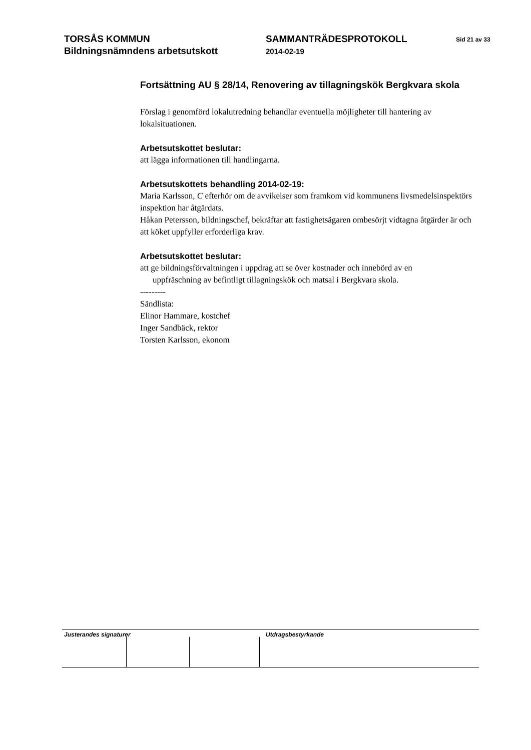TORSÅS KOMMUN
Bildningsnämndens arbetsutskott
SAMMANTRÄDESPROTOKOLL
2014-02-19
Sid 21 av 33
Fortsättning AU § 28/14, Renovering av tillagningskök Bergkvara skola
Förslag i genomförd lokalutredning behandlar eventuella möjligheter till hantering av lokalsituationen.
Arbetsutskottet beslutar:
att lägga informationen till handlingarna.
Arbetsutskottets behandling 2014-02-19:
Maria Karlsson, C efterhör om de avvikelser som framkom vid kommunens livsmedelsinspektörs inspektion har åtgärdats.
Håkan Petersson, bildningschef, bekräftar att fastighetsägaren ombesörjt vidtagna åtgärder är och att köket uppfyller erforderliga krav.
Arbetsutskottet beslutar:
att ge bildningsförvaltningen i uppdrag att se över kostnader och innebörd av en
uppfräschning av befintligt tillagningskök och matsal i Bergkvara skola.
---------
Sändlista:
Elinor Hammare, kostchef
Inger Sandbäck, rektor
Torsten Karlsson, ekonom
Justerandes signaturer
Utdragsbestyrkande